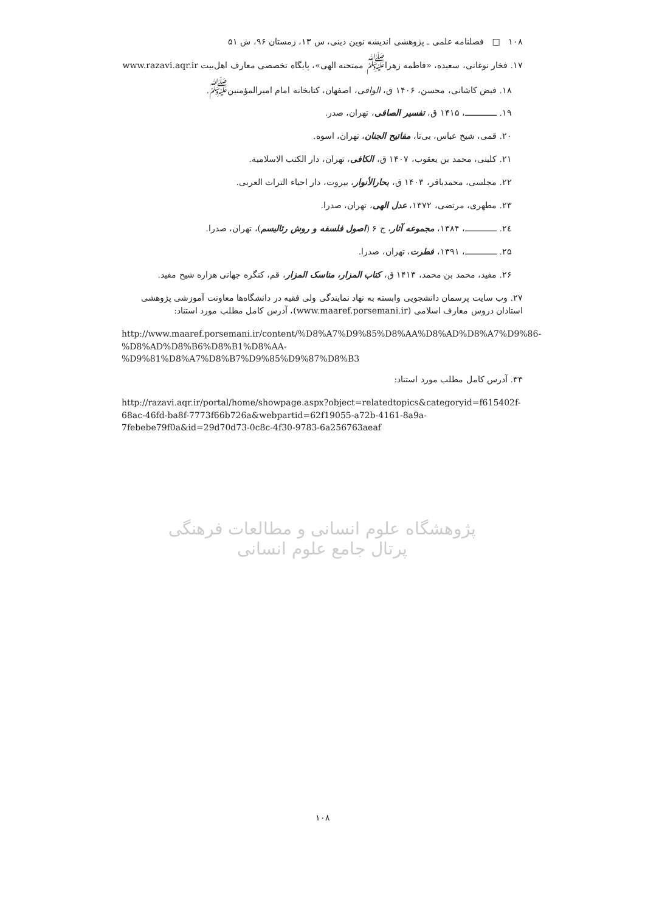۱۰۸ □ فصلنامه علمی ـ پژوهشی اندیشه نوین دینی، س ۱۳، زمستان ۹۶، ش ۵۱
۱۷. فخار نوغانی، سعیده، «فاطمه زهرا<sup>ﷺ</sup> ممتحنه الهی»، پایگاه تخصصی معارف اهل‌بیت www.razavi.aqr.ir
۱۸. فیض کاشانی، محسن، ۱۴۰۶ ق، الوافی، اصفهان، کتابخانه امام امیرالمؤمنین<sup>ﷺ</sup>.
۱۹. ـــــــــــــ، ۱۴۱۵ ق، تفسیر الصافی، تهران، صدر.
۲۰. قمی، شیخ عباس، بی‌تا، مفاتیح الجنان، تهران، اسوه.
۲۱. کلینی، محمد بن یعقوب، ۱۴۰۷ ق، الکافی، تهران، دار الکتب الاسلامیة.
۲۲. مجلسی، محمدباقر، ۱۴۰۳ ق، بحارالأنوار، بیروت، دار احیاء التراث العربی.
۲۳. مطهری، مرتضی، ۱۳۷۲، عدل الهی، تهران، صدرا.
۲٤. ـــــــــــــ، ۱۳۸۴، مجموعه آثار، ج ۶ (اصول فلسفه و روش رئالیسم)، تهران، صدرا.
۲۵. ـــــــــــــ، ۱۳۹۱، فطرت، تهران، صدرا.
۲۶. مفید، محمد بن محمد، ۱۴۱۳ ق، کتاب المزار، مناسک المزار، قم، کنگره جهانی هزاره شیخ مفید.
۲۷. وب سایت پرسمان دانشجویی وابسته به نهاد نمایندگی ولی فقیه در دانشگاه‌ها معاونت آموزشی پژوهشی استادان دروس معارف اسلامی (www.maaref.porsemani.ir)، آدرس کامل مطلب مورد استناد:
http://www.maaref.porsemani.ir/content/%D8%A7%D9%85%D8%AA%D8%AD%D8%A7%D9%86-%D8%AD%D8%B6%D8%B1%D8%AA-%D9%81%D8%A7%D8%B7%D9%85%D9%87%D8%B3
۳۳. آدرس کامل مطلب مورد استناد:
http://razavi.aqr.ir/portal/home/showpage.aspx?object=relatedtopics&categoryid=f615402f-68ac-46fd-ba8f-7773f66b726a&webpartid=62f19055-a72b-4161-8a9a-7febebe79f0a&id=29d70d73-0c8c-4f30-9783-6a256763aeaf
پژوهشگاه علوم انسانی و مطالعات فرهنگی
پرتال جامع علوم انسانی
۱۰۸